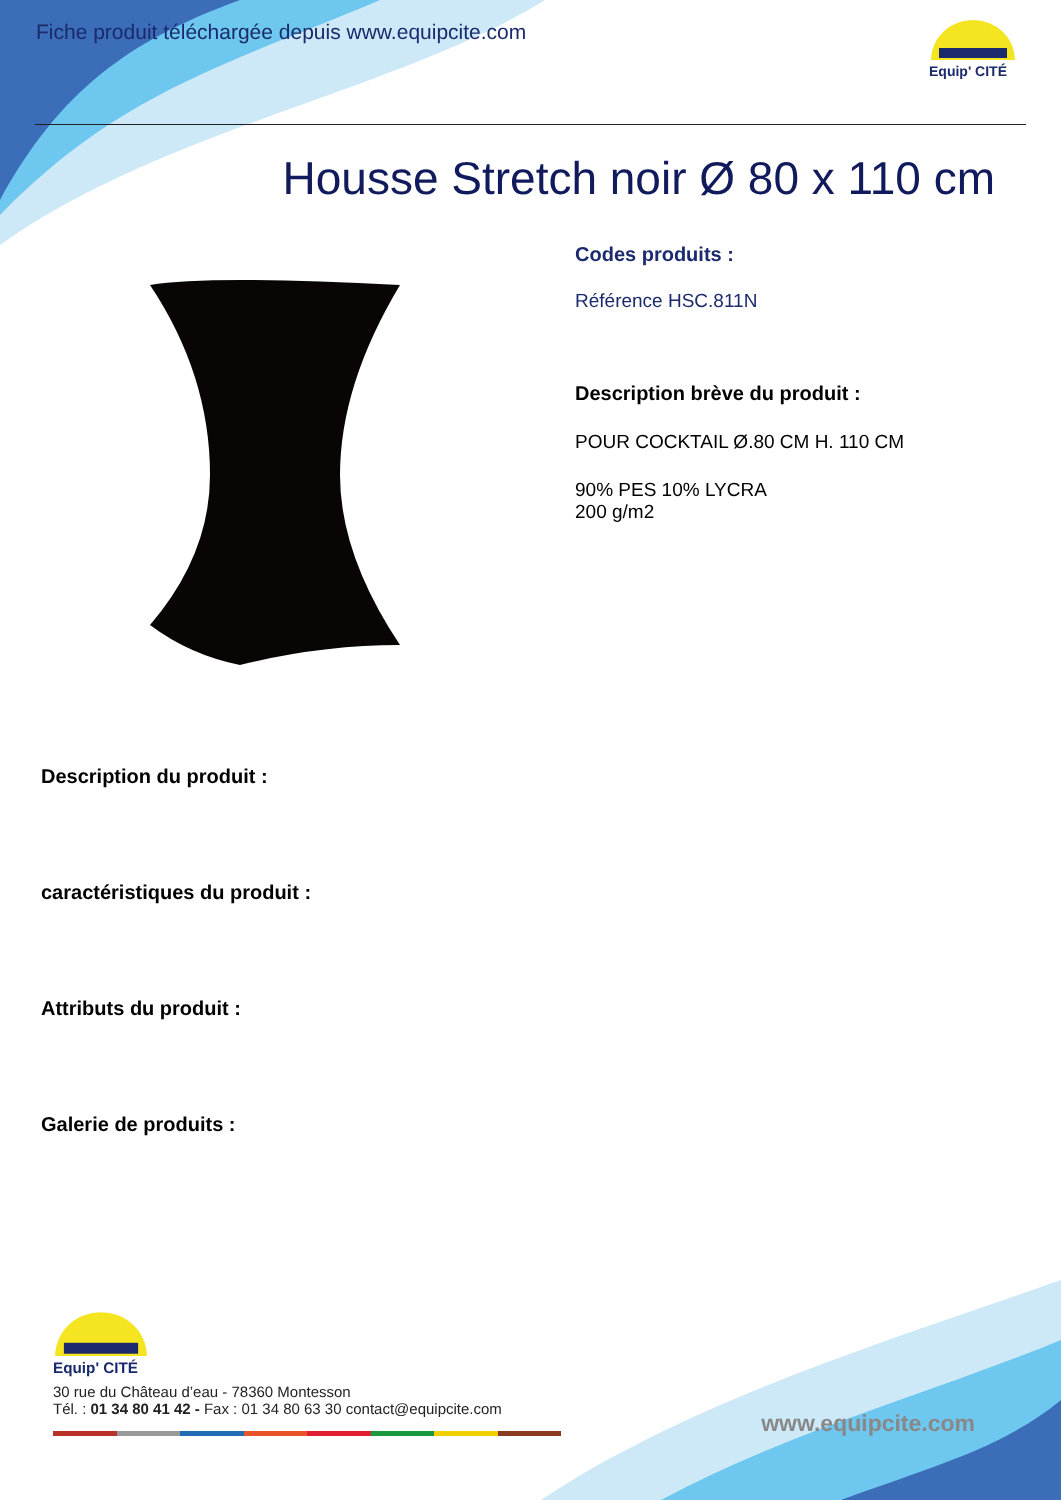Fiche produit téléchargée depuis www.equipcite.com
Equip' CITÉ
Housse Stretch noir Ø 80 x 110 cm
Codes produits :
Référence HSC.811N
Description brève du produit :
POUR COCKTAIL Ø.80 CM H. 110 CM
90% PES 10% LYCRA
200 g/m2
Description du produit :
caractéristiques du produit :
Attributs du produit :
Galerie de produits :
Equip' CITÉ
30 rue du Château d’eau - 78360 Montesson
Tél. : 01 34 80 41 42 - Fax : 01 34 80 63 30 contact@equipcite.com
www.equipcite.com